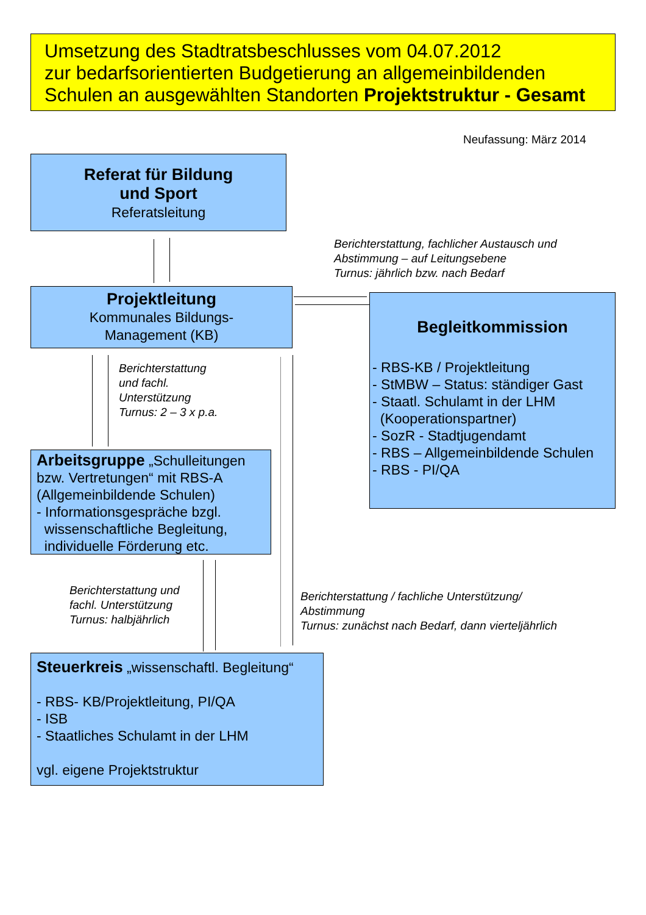Umsetzung des Stadtratsbeschlusses vom 04.07.2012
zur bedarfsorientierten Budgetierung an allgemeinbildenden
Schulen an ausgewählten Standorten Projektstruktur - Gesamt
Neufassung: März 2014
Referat für Bildung
und Sport
Referatsleitung
Berichterstattung, fachlicher Austausch und
Abstimmung – auf Leitungsebene
Turnus: jährlich bzw. nach Bedarf
Projektleitung
Kommunales Bildungs-
Management (KB)
Begleitkommission
- RBS-KB / Projektleitung
- StMBW – Status: ständiger Gast
- Staatl. Schulamt in der LHM
(Kooperationspartner)
- SozR - Stadtjugendamt
- RBS – Allgemeinbildende Schulen
- RBS - PI/QA
Berichterstattung
und fachl.
Unterstützung
Turnus: 2 – 3 x p.a.
Arbeitsgruppe „Schulleitungen bzw. Vertretungen“ mit RBS-A (Allgemeinbildende Schulen)
- Informationsgespräche bzgl.
wissenschaftliche Begleitung,
individuelle Förderung etc.
Berichterstattung und
fachl. Unterstützung
Turnus: halbjährlich
Berichterstattung / fachliche Unterstützung/
Abstimmung
Turnus: zunächst nach Bedarf, dann vierteljährlich
Steuerkreis „wissenschaftl. Begleitung“
- RBS- KB/Projektleitung, PI/QA
- ISB
- Staatliches Schulamt in der LHM
vgl. eigene Projektstruktur